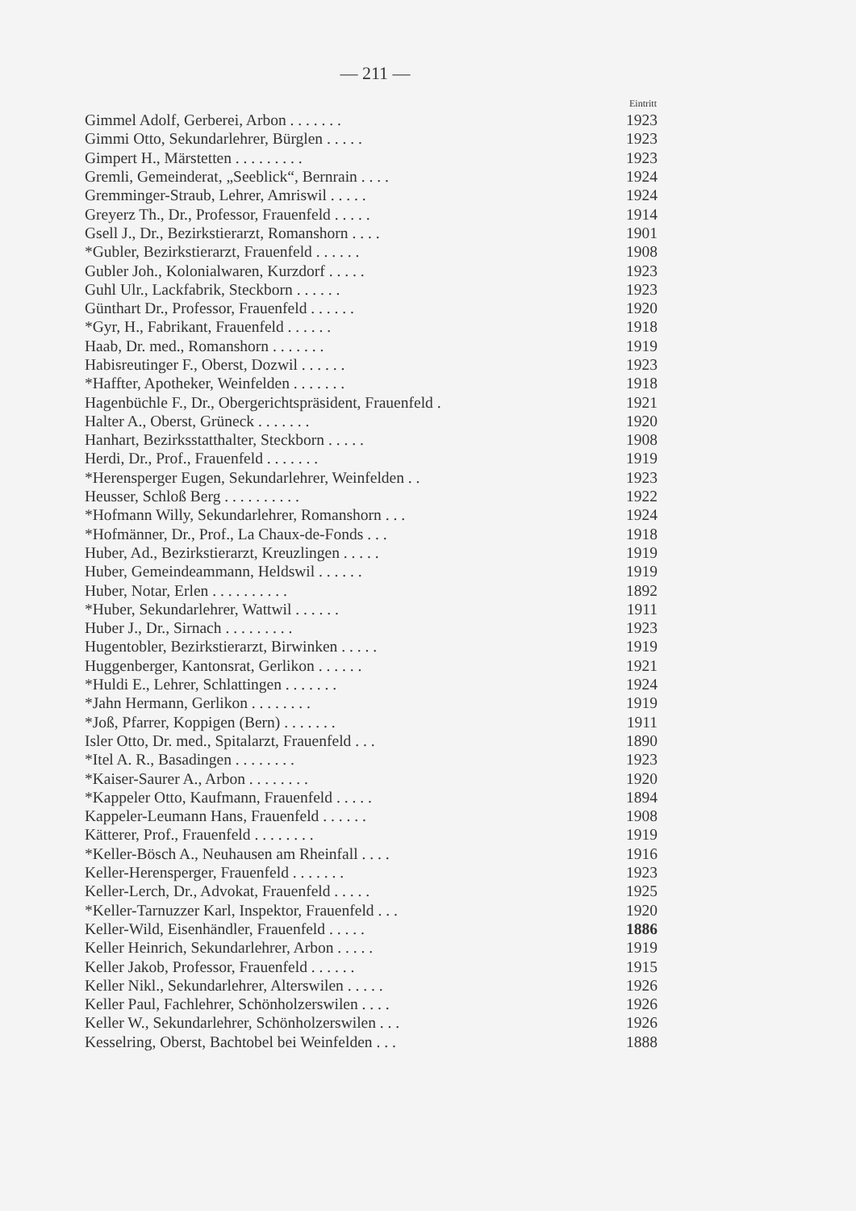— 211 —
| | Eintritt |
| --- | --- |
| Gimmel Adolf, Gerberei, Arbon . . . . . . . | 1923 |
| Gimmi Otto, Sekundarlehrer, Bürglen . . . . . | 1923 |
| Gimpert H., Märstetten . . . . . . . . . | 1923 |
| Gremli, Gemeinderat, „Seeblick“, Bernrain . . . . | 1924 |
| Gremminger-Straub, Lehrer, Amriswil . . . . . | 1924 |
| Greyerz Th., Dr., Professor, Frauenfeld . . . . . | 1914 |
| Gsell J., Dr., Bezirkstierarzt, Romanshorn . . . . | 1901 |
| *Gubler, Bezirkstierarzt, Frauenfeld . . . . . . | 1908 |
| Gubler Joh., Kolonialwaren, Kurzdorf . . . . . | 1923 |
| Guhl Ulr., Lackfabrik, Steckborn . . . . . . | 1923 |
| Günthart Dr., Professor, Frauenfeld . . . . . . | 1920 |
| *Gyr, H., Fabrikant, Frauenfeld . . . . . . | 1918 |
| Haab, Dr. med., Romanshorn . . . . . . . | 1919 |
| Habisreutinger F., Oberst, Dozwil . . . . . . | 1923 |
| *Haffter, Apotheker, Weinfelden . . . . . . . | 1918 |
| Hagenbüchle F., Dr., Obergerichtspräsident, Frauenfeld . | 1921 |
| Halter A., Oberst, Grüneck . . . . . . . | 1920 |
| Hanhart, Bezirksstatthalter, Steckborn . . . . . | 1908 |
| Herdi, Dr., Prof., Frauenfeld . . . . . . . | 1919 |
| *Herensperger Eugen, Sekundarlehrer, Weinfelden . . | 1923 |
| Heusser, Schloß Berg . . . . . . . . . . | 1922 |
| *Hofmann Willy, Sekundarlehrer, Romanshorn . . . | 1924 |
| *Hofmänner, Dr., Prof., La Chaux-de-Fonds . . . | 1918 |
| Huber, Ad., Bezirkstierarzt, Kreuzlingen . . . . . | 1919 |
| Huber, Gemeindeammann, Heldswil . . . . . . | 1919 |
| Huber, Notar, Erlen . . . . . . . . . . | 1892 |
| *Huber, Sekundarlehrer, Wattwil . . . . . . | 1911 |
| Huber J., Dr., Sirnach . . . . . . . . . | 1923 |
| Hugentobler, Bezirkstierarzt, Birwinken . . . . . | 1919 |
| Huggenberger, Kantonsrat, Gerlikon . . . . . . | 1921 |
| *Huldi E., Lehrer, Schlattingen . . . . . . . | 1924 |
| *Jahn Hermann, Gerlikon . . . . . . . . | 1919 |
| *Joß, Pfarrer, Koppigen (Bern) . . . . . . . | 1911 |
| Isler Otto, Dr. med., Spitalarzt, Frauenfeld . . . | 1890 |
| *Itel A. R., Basadingen . . . . . . . . | 1923 |
| *Kaiser-Saurer A., Arbon . . . . . . . . | 1920 |
| *Kappeler Otto, Kaufmann, Frauenfeld . . . . . | 1894 |
| Kappeler-Leumann Hans, Frauenfeld . . . . . . | 1908 |
| Kätterer, Prof., Frauenfeld . . . . . . . . | 1919 |
| *Keller-Bösch A., Neuhausen am Rheinfall . . . . | 1916 |
| Keller-Herensperger, Frauenfeld . . . . . . . | 1923 |
| Keller-Lerch, Dr., Advokat, Frauenfeld . . . . . | 1925 |
| *Keller-Tarnuzzer Karl, Inspektor, Frauenfeld . . . | 1920 |
| Keller-Wild, Eisenhändler, Frauenfeld . . . . . | 1886 |
| Keller Heinrich, Sekundarlehrer, Arbon . . . . . | 1919 |
| Keller Jakob, Professor, Frauenfeld . . . . . . | 1915 |
| Keller Nikl., Sekundarlehrer, Alterswilen . . . . . | 1926 |
| Keller Paul, Fachlehrer, Schönholzerswilen . . . . | 1926 |
| Keller W., Sekundarlehrer, Schönholzerswilen . . . | 1926 |
| Kesselring, Oberst, Bachtobel bei Weinfelden . . . | 1888 |